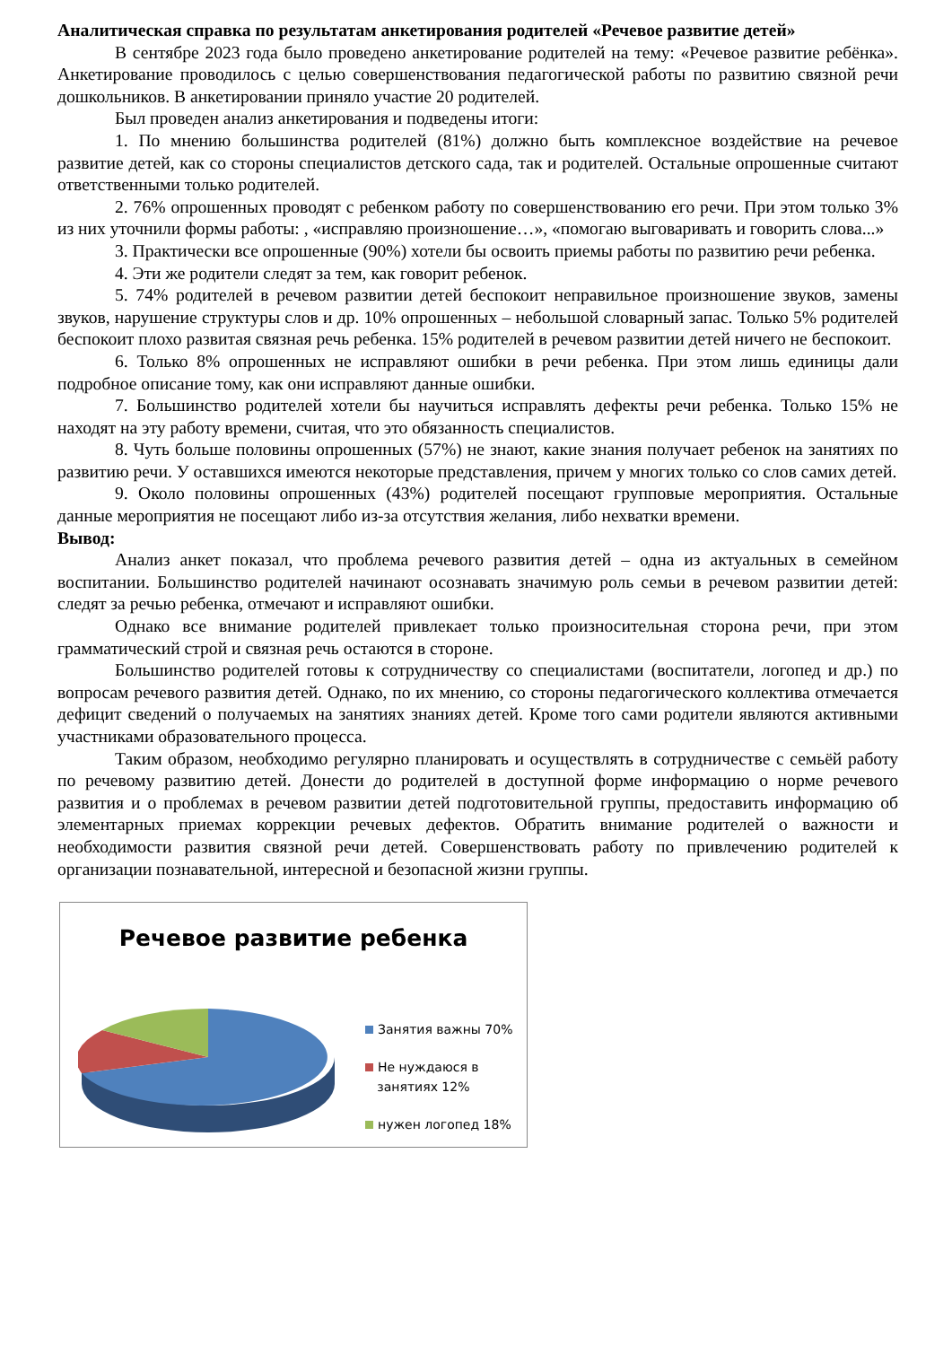Аналитическая справка по результатам анкетирования родителей «Речевое развитие детей»
В сентябре 2023 года было проведено анкетирование родителей на тему: «Речевое развитие ребёнка». Анкетирование проводилось с целью совершенствования педагогической работы по развитию связной речи дошкольников. В анкетировании приняло участие 20 родителей.
Был проведен анализ анкетирования и подведены итоги:
1. По мнению большинства родителей (81%) должно быть комплексное воздействие на речевое развитие детей, как со стороны специалистов детского сада, так и родителей. Остальные опрошенные считают ответственными только родителей.
2. 76% опрошенных проводят с ребенком работу по совершенствованию его речи. При этом только 3% из них уточнили формы работы: , «исправляю произношение…», «помогаю выговаривать и говорить слова...»
3. Практически все опрошенные (90%) хотели бы освоить приемы работы по развитию речи ребенка.
4. Эти же родители следят за тем, как говорит ребенок.
5. 74% родителей в речевом развитии детей беспокоит неправильное произношение звуков, замены звуков, нарушение структуры слов и др. 10% опрошенных – небольшой словарный запас. Только 5% родителей беспокоит плохо развитая связная речь ребенка. 15% родителей в речевом развитии детей ничего не беспокоит.
6. Только 8% опрошенных не исправляют ошибки в речи ребенка. При этом лишь единицы дали подробное описание тому, как они исправляют данные ошибки.
7. Большинство родителей хотели бы научиться исправлять дефекты речи ребенка. Только 15% не находят на эту работу времени, считая, что это обязанность специалистов.
8. Чуть больше половины опрошенных (57%) не знают, какие знания получает ребенок на занятиях по развитию речи. У оставшихся имеются некоторые представления, причем у многих только со слов самих детей.
9. Около половины опрошенных (43%) родителей посещают групповые мероприятия. Остальные данные мероприятия не посещают либо из-за отсутствия желания, либо нехватки времени.
Вывод:
Анализ анкет показал, что проблема речевого развития детей – одна из актуальных в семейном воспитании. Большинство родителей начинают осознавать значимую роль семьи в речевом развитии детей: следят за речью ребенка, отмечают и исправляют ошибки.
Однако все внимание родителей привлекает только произносительная сторона речи, при этом грамматический строй и связная речь остаются в стороне.
Большинство родителей готовы к сотрудничеству со специалистами (воспитатели, логопед и др.) по вопросам речевого развития детей. Однако, по их мнению, со стороны педагогического коллектива отмечается дефицит сведений о получаемых на занятиях знаниях детей. Кроме того сами родители являются активными участниками образовательного процесса.
Таким образом, необходимо регулярно планировать и осуществлять в сотрудничестве с семьёй работу по речевому развитию детей. Донести до родителей в доступной форме информацию о норме речевого развития и о проблемах в речевом развитии детей подготовительной группы, предоставить информацию об элементарных приемах коррекции речевых дефектов. Обратить внимание родителей о важности и необходимости развития связной речи детей. Совершенствовать работу по привлечению родителей к организации познавательной, интересной и безопасной жизни группы.
Речевое развитие ребенка
Занятия важны 70%
Не нуждаюся в
занятиях 12%
нужен логопед 18%